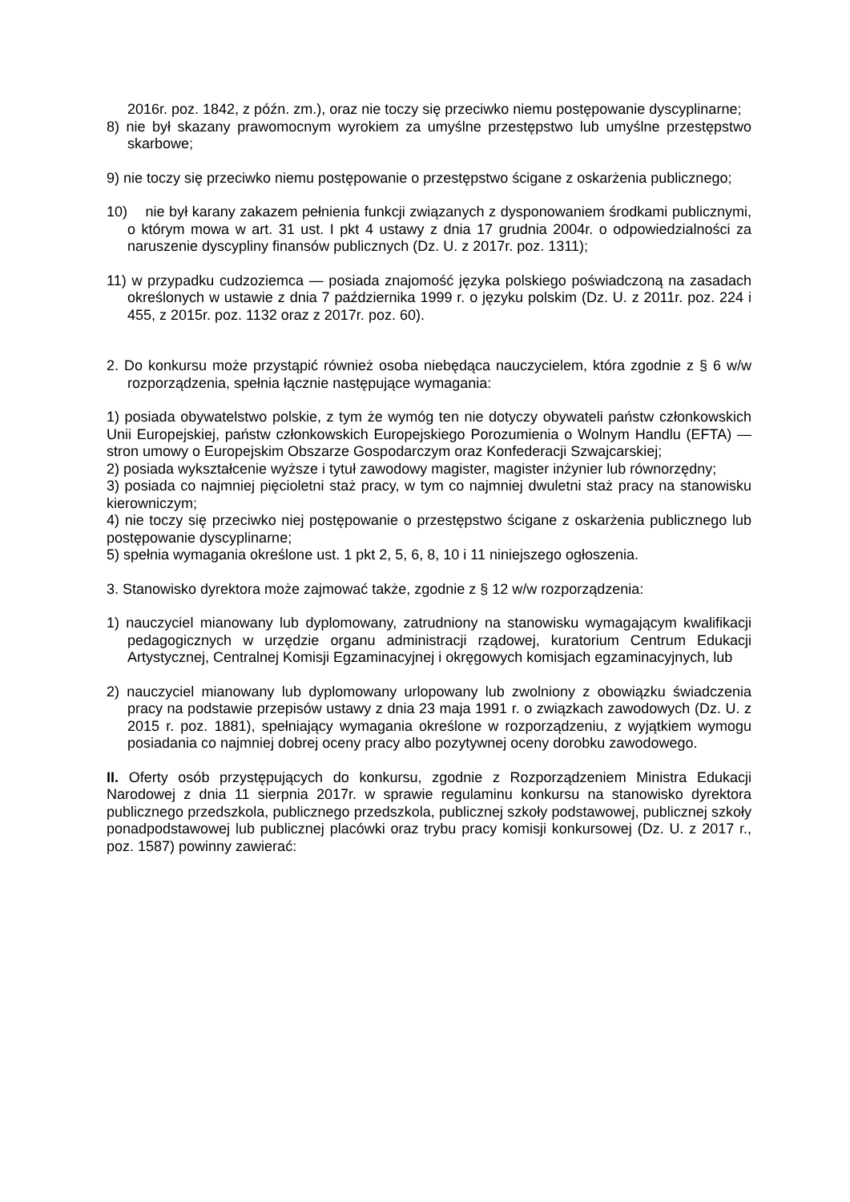2016r. poz. 1842, z późn. zm.), oraz nie toczy się przeciwko niemu postępowanie dyscyplinarne;
8) nie był skazany prawomocnym wyrokiem za umyślne przestępstwo lub umyślne przestępstwo skarbowe;
9) nie toczy się przeciwko niemu postępowanie o przestępstwo ścigane z oskarżenia publicznego;
10) nie był karany zakazem pełnienia funkcji związanych z dysponowaniem środkami publicznymi, o którym mowa w art. 31 ust. I pkt 4 ustawy z dnia 17 grudnia 2004r. o odpowiedzialności za naruszenie dyscypliny finansów publicznych (Dz. U. z 2017r. poz. 1311);
11) w przypadku cudzoziemca — posiada znajomość języka polskiego poświadczoną na zasadach określonych w ustawie z dnia 7 października 1999 r. o języku polskim (Dz. U. z 2011r. poz. 224 i 455, z 2015r. poz. 1132 oraz z 2017r. poz. 60).
2. Do konkursu może przystąpić również osoba niebędąca nauczycielem, która zgodnie z § 6 w/w rozporządzenia, spełnia łącznie następujące wymagania:
1) posiada obywatelstwo polskie, z tym że wymóg ten nie dotyczy obywateli państw członkowskich Unii Europejskiej, państw członkowskich Europejskiego Porozumienia o Wolnym Handlu (EFTA) — stron umowy o Europejskim Obszarze Gospodarczym oraz Konfederacji Szwajcarskiej;
2) posiada wykształcenie wyższe i tytuł zawodowy magister, magister inżynier lub równorzędny;
3) posiada co najmniej pięcioletni staż pracy, w tym co najmniej dwuletni staż pracy na stanowisku kierowniczym;
4) nie toczy się przeciwko niej postępowanie o przestępstwo ścigane z oskarżenia publicznego lub postępowanie dyscyplinarne;
5) spełnia wymagania określone ust. 1 pkt 2, 5, 6, 8, 10 i 11 niniejszego ogłoszenia.
3. Stanowisko dyrektora może zajmować także, zgodnie z § 12 w/w rozporządzenia:
1) nauczyciel mianowany lub dyplomowany, zatrudniony na stanowisku wymagającym kwalifikacji pedagogicznych w urzędzie organu administracji rządowej, kuratorium Centrum Edukacji Artystycznej, Centralnej Komisji Egzaminacyjnej i okręgowych komisjach egzaminacyjnych, lub
2) nauczyciel mianowany lub dyplomowany urlopowany lub zwolniony z obowiązku świadczenia pracy na podstawie przepisów ustawy z dnia 23 maja 1991 r. o związkach zawodowych (Dz. U. z 2015 r. poz. 1881), spełniający wymagania określone w rozporządzeniu, z wyjątkiem wymogu posiadania co najmniej dobrej oceny pracy albo pozytywnej oceny dorobku zawodowego.
II. Oferty osób przystępujących do konkursu, zgodnie z Rozporządzeniem Ministra Edukacji Narodowej z dnia 11 sierpnia 2017r. w sprawie regulaminu konkursu na stanowisko dyrektora publicznego przedszkola, publicznego przedszkola, publicznej szkoły podstawowej, publicznej szkoły ponadpodstawowej lub publicznej placówki oraz trybu pracy komisji konkursowej (Dz. U. z 2017 r., poz. 1587) powinny zawierać: